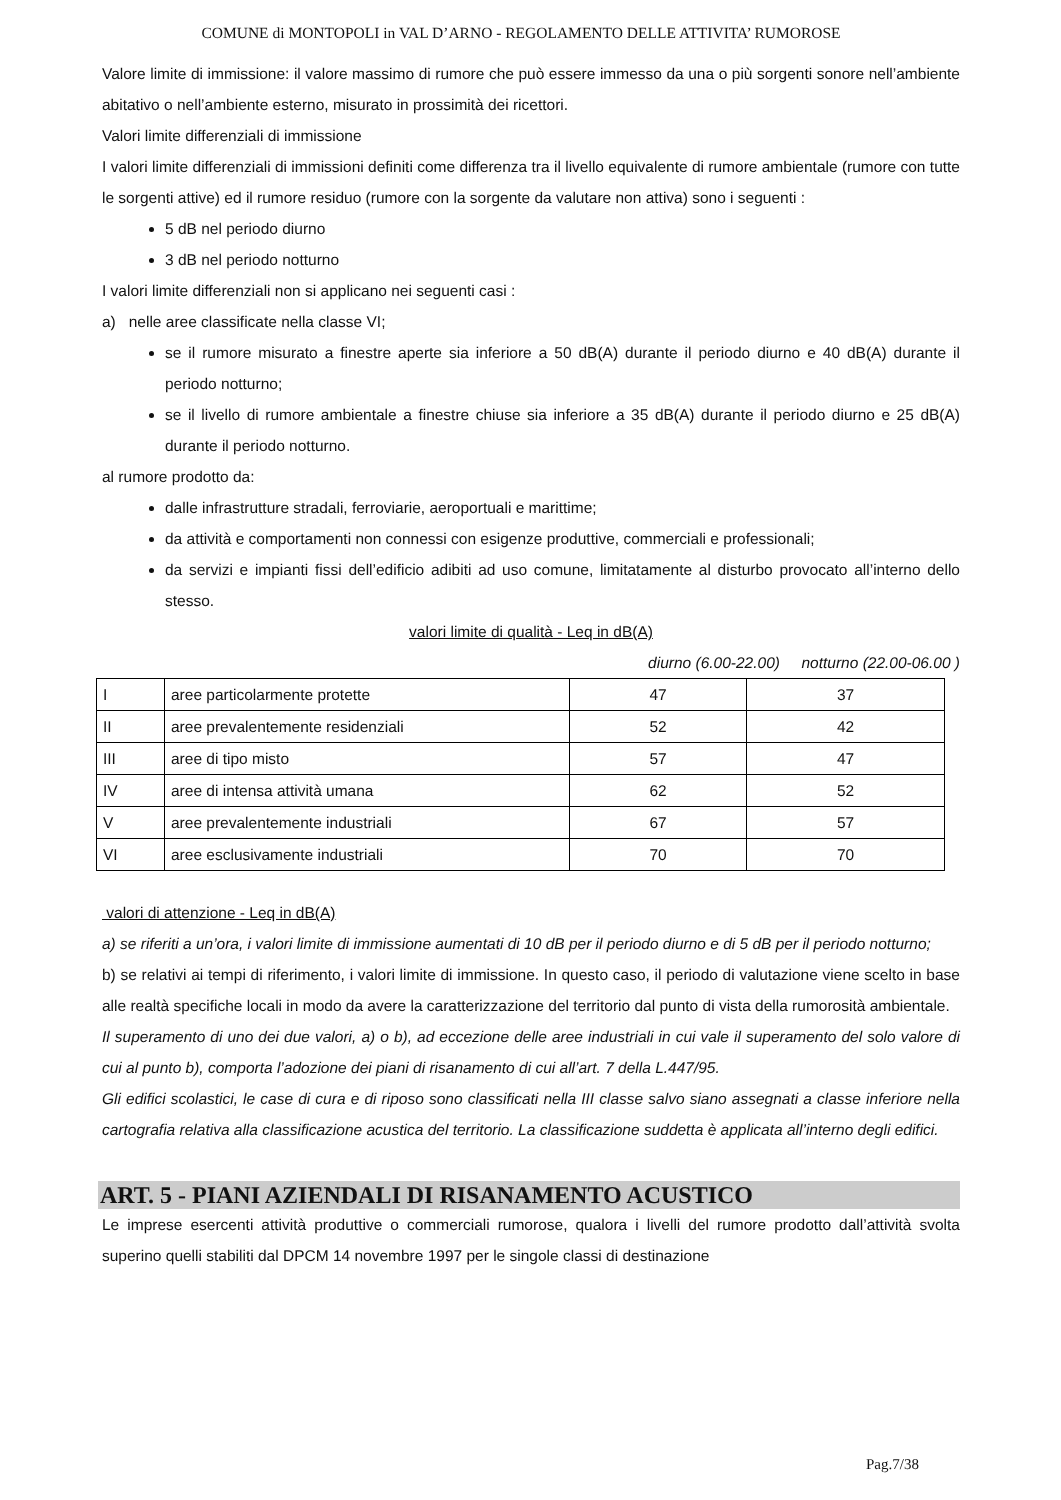COMUNE di MONTOPOLI in VAL D’ARNO - REGOLAMENTO DELLE ATTIVITA’ RUMOROSE
Valore limite di immissione: il valore massimo di rumore che può essere immesso da una o più sorgenti sonore nell’ambiente abitativo o nell’ambiente esterno, misurato in prossimità dei ricettori.
Valori limite differenziali di immissione
I valori limite differenziali di immissioni definiti come differenza tra il livello equivalente di rumore ambientale (rumore con tutte le sorgenti attive) ed il rumore residuo (rumore con la sorgente da valutare non attiva) sono i seguenti :
5 dB nel periodo diurno
3 dB nel periodo notturno
I valori limite differenziali non si applicano nei seguenti casi :
a) nelle aree classificate nella classe VI;
se il rumore misurato a finestre aperte sia inferiore a 50 dB(A) durante il periodo diurno e 40 dB(A) durante il periodo notturno;
se il livello di rumore ambientale a finestre chiuse sia inferiore a 35 dB(A) durante il periodo diurno e 25 dB(A) durante il periodo notturno.
al rumore prodotto da:
dalle infrastrutture stradali, ferroviarie, aeroportuali e marittime;
da attività e comportamenti non connessi con esigenze produttive, commerciali e professionali;
da servizi e impianti fissi dell’edificio adibiti ad uso comune, limitatamente al disturbo provocato all’interno dello stesso.
valori limite di qualità - Leq in dB(A)
diurno (6.00-22.00) notturno (22.00-06.00 )
| I | aree particolarmente protette | 47 | 37 |
| II | aree prevalentemente residenziali | 52 | 42 |
| III | aree di tipo misto | 57 | 47 |
| IV | aree di intensa attività umana | 62 | 52 |
| V | aree prevalentemente industriali | 67 | 57 |
| VI | aree esclusivamente industriali | 70 | 70 |
valori di attenzione - Leq in dB(A)
a) se riferiti a un’ora, i valori limite di immissione aumentati di 10 dB per il periodo diurno e di 5 dB per il periodo notturno;
b) se relativi ai tempi di riferimento, i valori limite di immissione. In questo caso, il periodo di valutazione viene scelto in base alle realtà specifiche locali in modo da avere la caratterizzazione del territorio dal punto di vista della rumorosità ambientale.
Il superamento di uno dei due valori, a) o b), ad eccezione delle aree industriali in cui vale il superamento del solo valore di cui al punto b), comporta l’adozione dei piani di risanamento di cui all’art. 7 della L.447/95.
Gli edifici scolastici, le case di cura e di riposo sono classificati nella III classe salvo siano assegnati a classe inferiore nella cartografia relativa alla classificazione acustica del territorio. La classificazione suddetta è applicata all’interno degli edifici.
ART. 5 - PIANI AZIENDALI DI RISANAMENTO ACUSTICO
Le imprese esercenti attività produttive o commerciali rumorose, qualora i livelli del rumore prodotto dall’attività svolta superino quelli stabiliti dal DPCM 14 novembre 1997 per le singole classi di destinazione
Pag.7/38